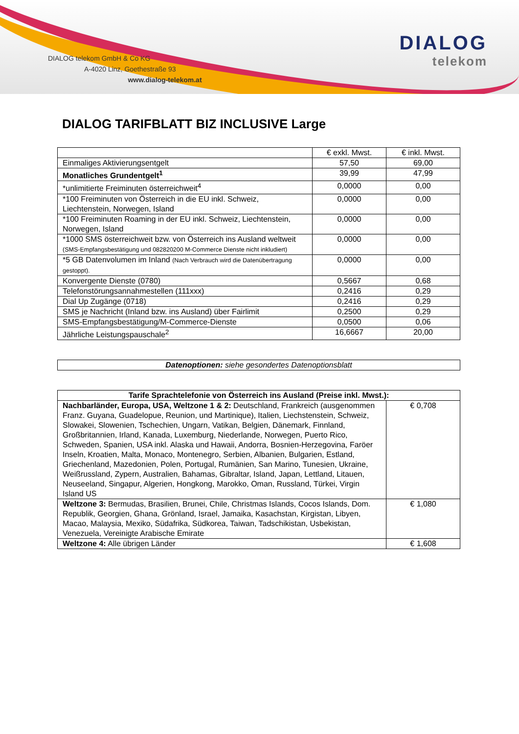DIALOG telekom GmbH & Co KG
A-4020 Linz, Goethestraße 93
www.dialog-telekom.at
DIALOG
telekom
DIALOG TARIFBLATT BIZ INCLUSIVE Large
| | € exkl. Mwst. | € inkl. Mwst. |
| --- | --- | --- |
| Einmaliges Aktivierungsentgelt | 57,50 | 69,00 |
| Monatliches Grundentgelt<sup>1</sup> | 39,99 | 47,99 |
| *unlimitierte Freiminuten österreichweit<sup>4</sup> | 0,0000 | 0,00 |
| *100 Freiminuten von Österreich in die EU inkl. Schweiz, Liechtenstein, Norwegen, Island | 0,0000 | 0,00 |
| *100 Freiminuten Roaming in der EU inkl. Schweiz, Liechtenstein, Norwegen, Island | 0,0000 | 0,00 |
| *1000 SMS österreichweit bzw. von Österreich ins Ausland weltweit (SMS-Empfangsbestätigung und 082820200 M-Commerce Dienste nicht inkludiert) | 0,0000 | 0,00 |
| *5 GB Datenvolumen im Inland (Nach Verbrauch wird die Datenübertragung gestoppt). | 0,0000 | 0,00 |
| Konvergente Dienste (0780) | 0,5667 | 0,68 |
| Telefonstörungsannahmestellen (111xxx) | 0,2416 | 0,29 |
| Dial Up Zugänge (0718) | 0,2416 | 0,29 |
| SMS je Nachricht (Inland bzw. ins Ausland) über Fairlimit | 0,2500 | 0,29 |
| SMS-Empfangsbestätigung/M-Commerce-Dienste | 0,0500 | 0,06 |
| Jährliche Leistungspauschale<sup>2</sup> | 16,6667 | 20,00 |
| Datenoptionen: siehe gesondertes Datenoptionsblatt |
| Tarife Sprachtelefonie von Österreich ins Ausland (Preise inkl. Mwst.): | |
| --- | --- |
| Nachbarländer, Europa, USA, Weltzone 1 & 2: Deutschland, Frankreich (ausgenommen Franz. Guyana, Guadelopue, Reunion, und Martinique), Italien, Liechstenstein, Schweiz, Slowakei, Slowenien, Tschechien, Ungarn, Vatikan, Belgien, Dänemark, Finnland, Großbritannien, Irland, Kanada, Luxemburg, Niederlande, Norwegen, Puerto Rico, Schweden, Spanien, USA inkl. Alaska und Hawaii, Andorra, Bosnien-Herzegovina, Faröer Inseln, Kroatien, Malta, Monaco, Montenegro, Serbien, Albanien, Bulgarien, Estland, Griechenland, Mazedonien, Polen, Portugal, Rumänien, San Marino, Tunesien, Ukraine, Weißrussland, Zypern, Australien, Bahamas, Gibraltar, Island, Japan, Lettland, Litauen, Neuseeland, Singapur, Algerien, Hongkong, Marokko, Oman, Russland, Türkei, Virgin Island US | € 0,708 |
| Weltzone 3: Bermudas, Brasilien, Brunei, Chile, Christmas Islands, Cocos Islands, Dom. Republik, Georgien, Ghana, Grönland, Israel, Jamaika, Kasachstan, Kirgistan, Libyen, Macao, Malaysia, Mexiko, Südafrika, Südkorea, Taiwan, Tadschikistan, Usbekistan, Venezuela, Vereinigte Arabische Emirate | € 1,080 |
| Weltzone 4: Alle übrigen Länder | € 1,608 |